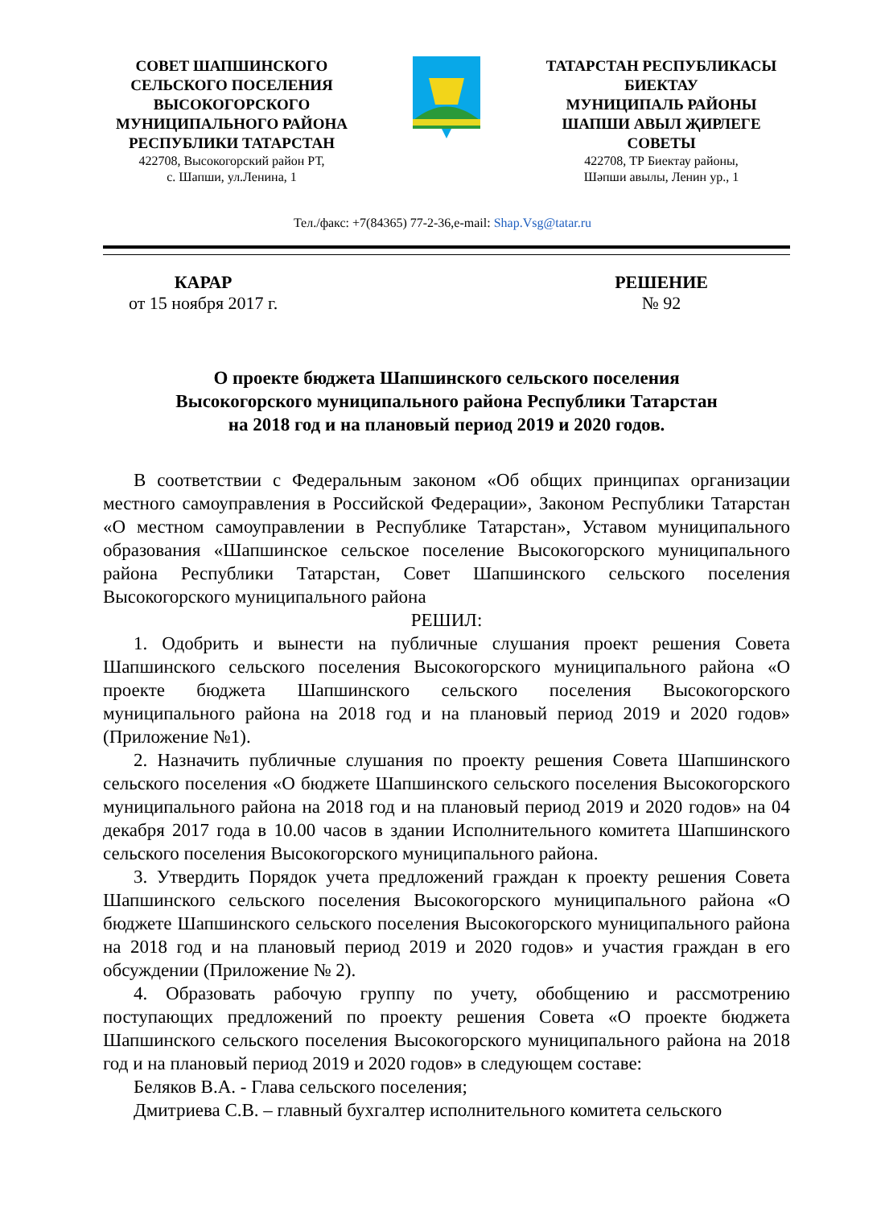СОВЕТ ШАПШИНСКОГО
СЕЛЬСКОГО ПОСЕЛЕНИЯ
ВЫСОКОГОРСКОГО
МУНИЦИПАЛЬНОГО РАЙОНА
РЕСПУБЛИКИ ТАТАРСТАН
422708, Высокогорский район РТ,
с. Шапши, ул.Ленина, 1
ТАТАРСТАН РЕСПУБЛИКАСЫ
БИЕКТАУ
МУНИЦИПАЛЬ РАЙОНЫ
ШАПШИ АВЫЛ ҖИРЛЕГЕ
СОВЕТЫ
422708, ТР Биектау районы,
Шәпши авылы, Ленин ур., 1
Тел./факс: +7(84365) 77-2-36,e-mail: Shap.Vsg@tatar.ru
КАРАР
от 15 ноября 2017 г.
РЕШЕНИЕ
№ 92
О проекте бюджета Шапшинского сельского поселения
Высокогорского муниципального района Республики Татарстан
на 2018 год и на плановый период 2019 и 2020 годов.
В соответствии с Федеральным законом «Об общих принципах организации местного самоуправления в Российской Федерации», Законом Республики Татарстан «О местном самоуправлении в Республике Татарстан», Уставом муниципального образования «Шапшинское сельское поселение Высокогорского муниципального района Республики Татарстан, Совет Шапшинского сельского поселения Высокогорского муниципального района
РЕШИЛ:
1. Одобрить и вынести на публичные слушания проект решения Совета Шапшинского сельского поселения Высокогорского муниципального района «О проекте бюджета Шапшинского сельского поселения Высокогорского муниципального района на 2018 год и на плановый период 2019 и 2020 годов» (Приложение №1).
2. Назначить публичные слушания по проекту решения Совета Шапшинского сельского поселения «О бюджете Шапшинского сельского поселения Высокогорского муниципального района на 2018 год и на плановый период 2019 и 2020 годов» на 04 декабря 2017 года в 10.00 часов в здании Исполнительного комитета Шапшинского сельского поселения Высокогорского муниципального района.
3. Утвердить Порядок учета предложений граждан к проекту решения Совета Шапшинского сельского поселения Высокогорского муниципального района «О бюджете Шапшинского сельского поселения Высокогорского муниципального района на 2018 год и на плановый период 2019 и 2020 годов» и участия граждан в его обсуждении (Приложение № 2).
4. Образовать рабочую группу по учету, обобщению и рассмотрению поступающих предложений по проекту решения Совета «О проекте бюджета Шапшинского сельского поселения Высокогорского муниципального района на 2018 год и на плановый период 2019 и 2020 годов» в следующем составе:
Беляков В.А. - Глава сельского поселения;
Дмитриева С.В. – главный бухгалтер исполнительного комитета сельского